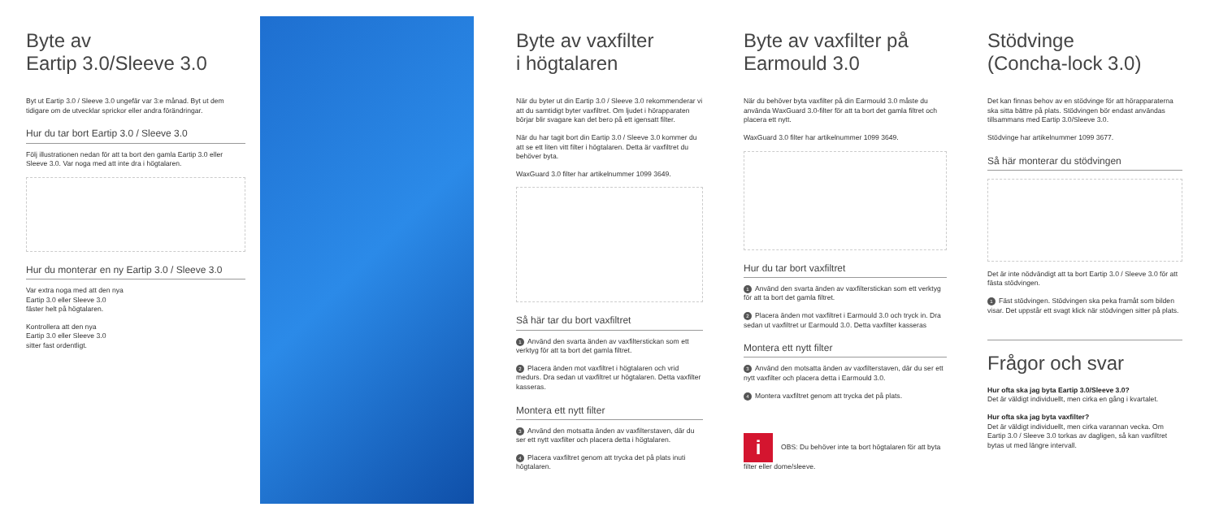Byte av
Eartip 3.0/Sleeve 3.0
Byt ut Eartip 3.0 / Sleeve 3.0 ungefär var 3:e månad. Byt ut dem tidigare om de utvecklar sprickor eller andra förändringar.
Hur du tar bort Eartip 3.0 / Sleeve 3.0
Följ illustrationen nedan för att ta bort den gamla Eartip 3.0 eller Sleeve 3.0. Var noga med att inte dra i högtalaren.
Hur du monterar en ny Eartip 3.0 / Sleeve 3.0
Var extra noga med att den nya
Eartip 3.0 eller Sleeve 3.0
fäster helt på högtalaren.
Kontrollera att den nya
Eartip 3.0 eller Sleeve 3.0
sitter fast ordentligt.
Byte av vaxfilter
i högtalaren
När du byter ut din Eartip 3.0 / Sleeve 3.0 rekommenderar vi att du samtidigt byter vaxfiltret. Om ljudet i hörapparaten börjar blir svagare kan det bero på ett igensatt filter.
När du har tagit bort din Eartip 3.0 / Sleeve 3.0 kommer du att se ett liten vitt filter i högtalaren. Detta är vaxfiltret du behöver byta.
WaxGuard 3.0 filter har artikelnummer 1099 3649.
Så här tar du bort vaxfiltret
1 Använd den svarta änden av vaxfilterstickan som ett verktyg för att ta bort det gamla filtret.
2 Placera änden mot vaxfiltret i högtalaren och vrid medurs. Dra sedan ut vaxfiltret ur högtalaren. Detta vaxfilter kasseras.
Montera ett nytt filter
3 Använd den motsatta änden av vaxfilterstaven, där du ser ett nytt vaxfilter och placera detta i högtalaren.
4 Placera vaxfiltret genom att trycka det på plats inuti högtalaren.
Byte av vaxfilter på
Earmould 3.0
När du behöver byta vaxfilter på din Earmould 3.0 måste du använda WaxGuard 3.0-filter för att ta bort det gamla filtret och placera ett nytt.
WaxGuard 3.0 filter har artikelnummer 1099 3649.
Hur du tar bort vaxfiltret
1 Använd den svarta änden av vaxfilterstickan som ett verktyg för att ta bort det gamla filtret.
2 Placera änden mot vaxfiltret i Earmould 3.0 och tryck in. Dra sedan ut vaxfiltret ur Earmould 3.0. Detta vaxfilter kasseras
Montera ett nytt filter
3 Använd den motsatta änden av vaxfilterstaven, där du ser ett nytt vaxfilter och placera detta i Earmould 3.0.
4 Montera vaxfiltret genom att trycka det på plats.
i OBS: Du behöver inte ta bort högtalaren för att byta filter eller dome/sleeve.
Stödvinge
(Concha-lock 3.0)
Det kan finnas behov av en stödvinge för att hörapparaterna ska sitta bättre på plats. Stödvingen bör endast användas tillsammans med Eartip 3.0/Sleeve 3.0.
Stödvinge har artikelnummer 1099 3677.
Så här monterar du stödvingen
Det är inte nödvändigt att ta bort Eartip 3.0 / Sleeve 3.0 för att fästa stödvingen.
1 Fäst stödvingen. Stödvingen ska peka framåt som bilden visar. Det uppstår ett svagt klick när stödvingen sitter på plats.
Frågor och svar
Hur ofta ska jag byta Eartip 3.0/Sleeve 3.0?
Det är väldigt individuellt, men cirka en gång i kvartalet.
Hur ofta ska jag byta vaxfilter?
Det är väldigt individuellt, men cirka varannan vecka. Om Eartip 3.0 / Sleeve 3.0 torkas av dagligen, så kan vaxfiltret bytas ut med längre intervall.